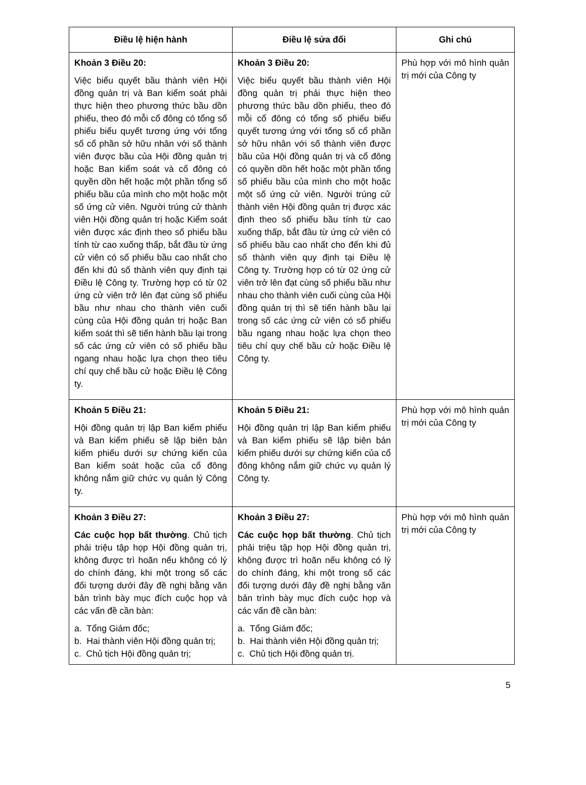| Điều lệ hiện hành | Điều lệ sửa đổi | Ghi chú |
| --- | --- | --- |
| Khoản 3 Điều 20: Việc biểu quyết bầu thành viên Hội đồng quản trị và Ban kiểm soát phải thực hiện theo phương thức bầu dồn phiếu, theo đó mỗi cổ đông có tổng số phiếu biểu quyết tương ứng với tổng số cổ phần sở hữu nhân với số thành viên được bầu của Hội đồng quản trị hoặc Ban kiểm soát và cổ đông có quyền dồn hết hoặc một phần tổng số phiếu bầu của mình cho một hoặc một số ứng cử viên. Người trúng cử thành viên Hội đồng quản trị hoặc Kiểm soát viên được xác định theo số phiếu bầu tính từ cao xuống thấp, bắt đầu từ ứng cử viên có số phiếu bầu cao nhất cho đến khi đủ số thành viên quy định tại Điều lệ Công ty. Trường hợp có từ 02 ứng cử viên trở lên đạt cùng số phiếu bầu như nhau cho thành viên cuối cùng của Hội đồng quản trị hoặc Ban kiểm soát thì sẽ tiến hành bầu lại trong số các ứng cử viên có số phiếu bầu ngang nhau hoặc lựa chọn theo tiêu chí quy chế bầu cử hoặc Điều lệ Công ty. | Khoản 3 Điều 20: Việc biểu quyết bầu thành viên Hội đồng quản trị phải thực hiện theo phương thức bầu dồn phiếu, theo đó mỗi cổ đông có tổng số phiếu biểu quyết tương ứng với tổng số cổ phần sở hữu nhân với số thành viên được bầu của Hội đồng quản trị và cổ đông có quyền dồn hết hoặc một phần tổng số phiếu bầu của mình cho một hoặc một số ứng cử viên. Người trúng cử thành viên Hội đồng quản trị được xác định theo số phiếu bầu tính từ cao xuống thấp, bắt đầu từ ứng cử viên có số phiếu bầu cao nhất cho đến khi đủ số thành viên quy định tại Điều lệ Công ty. Trường hợp có từ 02 ứng cử viên trở lên đạt cùng số phiếu bầu như nhau cho thành viên cuối cùng của Hội đồng quản trị thì sẽ tiến hành bầu lại trong số các ứng cử viên có số phiếu bầu ngang nhau hoặc lựa chọn theo tiêu chí quy chế bầu cử hoặc Điều lệ Công ty. | Phù hợp với mô hình quản trị mới của Công ty |
| Khoản 5 Điều 21: Hội đồng quản trị lập Ban kiểm phiếu và Ban kiểm phiếu sẽ lập biên bản kiểm phiếu dưới sự chứng kiến của Ban kiểm soát hoặc của cổ đông không nắm giữ chức vụ quản lý Công ty. | Khoản 5 Điều 21: Hội đồng quản trị lập Ban kiểm phiếu và Ban kiểm phiếu sẽ lập biên bản kiểm phiếu dưới sự chứng kiến của cổ đông không nắm giữ chức vụ quản lý Công ty. | Phù hợp với mô hình quản trị mới của Công ty |
| Khoản 3 Điều 27: Các cuộc họp bất thường . Chủ tịch phải triệu tập họp Hội đồng quản trị, không được trì hoãn nếu không có lý do chính đáng, khi một trong số các đối tượng dưới đây đề nghị bằng văn bản trình bày mục đích cuộc họp và các vấn đề cần bàn: a. Tổng Giám đốc; b. Hai thành viên Hội đồng quản trị; c. Chủ tịch Hội đồng quản trị; | Khoản 3 Điều 27: Các cuộc họp bất thường . Chủ tịch phải triệu tập họp Hội đồng quản trị, không được trì hoãn nếu không có lý do chính đáng, khi một trong số các đối tượng dưới đây đề nghị bằng văn bản trình bày mục đích cuộc họp và các vấn đề cần bàn: a. Tổng Giám đốc; b. Hai thành viên Hội đồng quản trị; c. Chủ tịch Hội đồng quản trị. | Phù hợp với mô hình quản trị mới của Công ty |
5